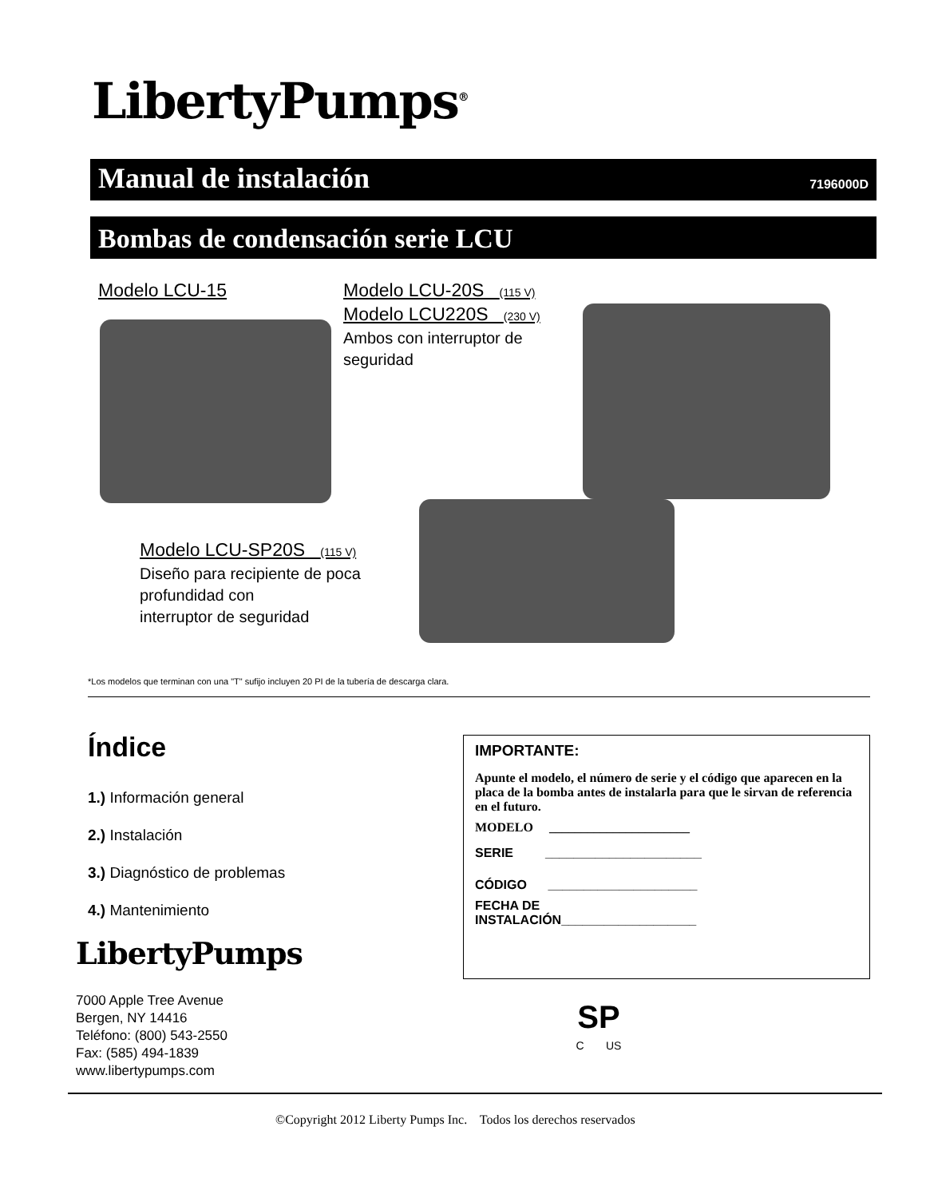LibertyPumps<sup>®</sup>
Manual de instalación 7196000D
Bombas de condensación serie LCU
Modelo LCU-15
Modelo LCU-20S (115 V)
Modelo LCU220S (230 V)
Ambos con interruptor de
seguridad
Modelo LCU-SP20S (115 V)
Diseño para recipiente de poca
profundidad con
interruptor de seguridad
*Los modelos que terminan con una "T" sufijo incluyen 20 PI de la tubería de descarga clara.
Índice
1.) Información general
2.) Instalación
3.) Diagnóstico de problemas
4.) Mantenimiento
LibertyPumps
7000 Apple Tree Avenue
Bergen, NY 14416
Teléfono: (800) 543-2550
Fax: (585) 494-1839
www.libertypumps.com
IMPORTANTE:
Apunte el modelo, el número de serie y el código que aparecen en la placa de la bomba antes de instalarla para que le sirvan de referencia en el futuro.
MODELO ______________________
SERIE ______________________
CÓDIGO _____________________
FECHA DE
INSTALACIÓN___________________
SP
C US
©Copyright 2012 Liberty Pumps Inc. Todos los derechos reservados